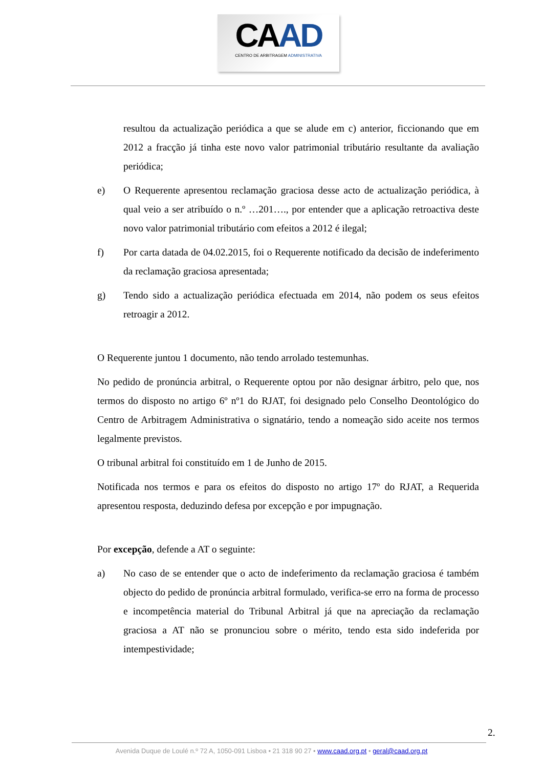CAAD
CENTRO DE ARBITRAGEM ADMINISTRATIVA
resultou da actualização periódica a que se alude em c) anterior, ficcionando que em 2012 a fracção já tinha este novo valor patrimonial tributário resultante da avaliação periódica;
e) O Requerente apresentou reclamação graciosa desse acto de actualização periódica, à qual veio a ser atribuído o n.º …201…., por entender que a aplicação retroactiva deste novo valor patrimonial tributário com efeitos a 2012 é ilegal;
f) Por carta datada de 04.02.2015, foi o Requerente notificado da decisão de indeferimento da reclamação graciosa apresentada;
g) Tendo sido a actualização periódica efectuada em 2014, não podem os seus efeitos retroagir a 2012.
O Requerente juntou 1 documento, não tendo arrolado testemunhas.
No pedido de pronúncia arbitral, o Requerente optou por não designar árbitro, pelo que, nos termos do disposto no artigo 6º nº1 do RJAT, foi designado pelo Conselho Deontológico do Centro de Arbitragem Administrativa o signatário, tendo a nomeação sido aceite nos termos legalmente previstos.
O tribunal arbitral foi constituído em 1 de Junho de 2015.
Notificada nos termos e para os efeitos do disposto no artigo 17º do RJAT, a Requerida apresentou resposta, deduzindo defesa por excepção e por impugnação.
Por excepção, defende a AT o seguinte:
a) No caso de se entender que o acto de indeferimento da reclamação graciosa é também objecto do pedido de pronúncia arbitral formulado, verifica-se erro na forma de processo e incompetência material do Tribunal Arbitral já que na apreciação da reclamação graciosa a AT não se pronunciou sobre o mérito, tendo esta sido indeferida por intempestividade;
2.
Avenida Duque de Loulé n.º 72 A, 1050-091 Lisboa • 21 318 90 27 • www.caad.org.pt • geral@caad.org.pt